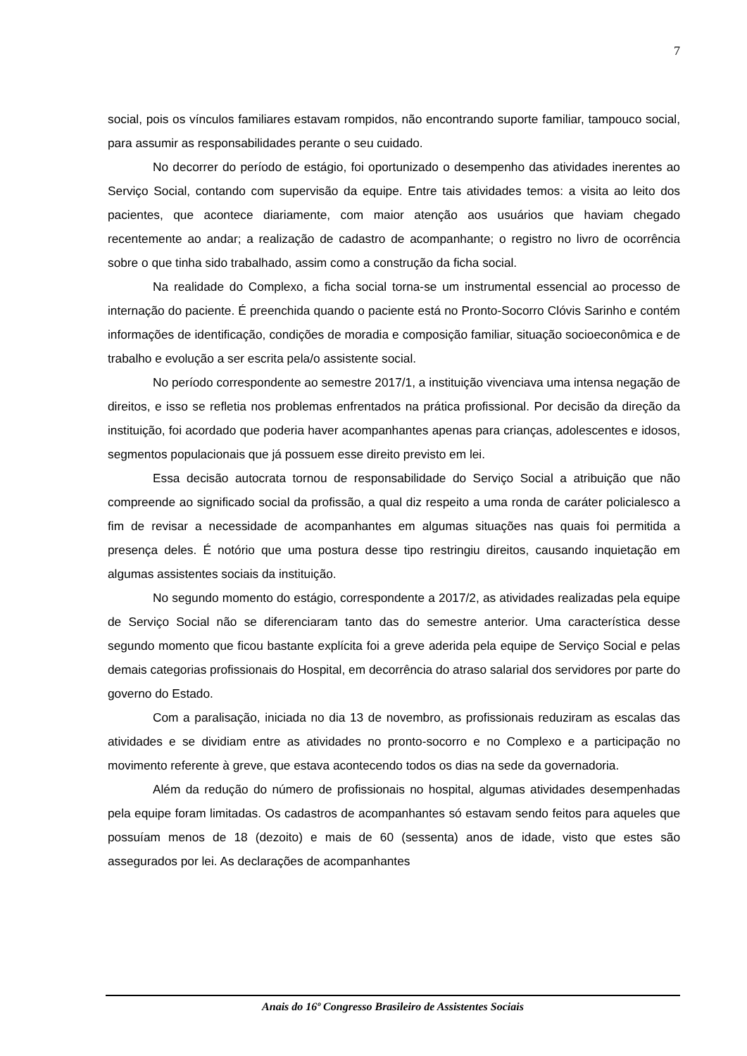7
social, pois os vínculos familiares estavam rompidos, não encontrando suporte familiar, tampouco social, para assumir as responsabilidades perante o seu cuidado.
No decorrer do período de estágio, foi oportunizado o desempenho das atividades inerentes ao Serviço Social, contando com supervisão da equipe. Entre tais atividades temos: a visita ao leito dos pacientes, que acontece diariamente, com maior atenção aos usuários que haviam chegado recentemente ao andar; a realização de cadastro de acompanhante; o registro no livro de ocorrência sobre o que tinha sido trabalhado, assim como a construção da ficha social.
Na realidade do Complexo, a ficha social torna-se um instrumental essencial ao processo de internação do paciente. É preenchida quando o paciente está no Pronto-Socorro Clóvis Sarinho e contém informações de identificação, condições de moradia e composição familiar, situação socioeconômica e de trabalho e evolução a ser escrita pela/o assistente social.
No período correspondente ao semestre 2017/1, a instituição vivenciava uma intensa negação de direitos, e isso se refletia nos problemas enfrentados na prática profissional. Por decisão da direção da instituição, foi acordado que poderia haver acompanhantes apenas para crianças, adolescentes e idosos, segmentos populacionais que já possuem esse direito previsto em lei.
Essa decisão autocrata tornou de responsabilidade do Serviço Social a atribuição que não compreende ao significado social da profissão, a qual diz respeito a uma ronda de caráter policialesco a fim de revisar a necessidade de acompanhantes em algumas situações nas quais foi permitida a presença deles. É notório que uma postura desse tipo restringiu direitos, causando inquietação em algumas assistentes sociais da instituição.
No segundo momento do estágio, correspondente a 2017/2, as atividades realizadas pela equipe de Serviço Social não se diferenciaram tanto das do semestre anterior. Uma característica desse segundo momento que ficou bastante explícita foi a greve aderida pela equipe de Serviço Social e pelas demais categorias profissionais do Hospital, em decorrência do atraso salarial dos servidores por parte do governo do Estado.
Com a paralisação, iniciada no dia 13 de novembro, as profissionais reduziram as escalas das atividades e se dividiam entre as atividades no pronto-socorro e no Complexo e a participação no movimento referente à greve, que estava acontecendo todos os dias na sede da governadoria.
Além da redução do número de profissionais no hospital, algumas atividades desempenhadas pela equipe foram limitadas. Os cadastros de acompanhantes só estavam sendo feitos para aqueles que possuíam menos de 18 (dezoito) e mais de 60 (sessenta) anos de idade, visto que estes são assegurados por lei. As declarações de acompanhantes
Anais do 16º Congresso Brasileiro de Assistentes Sociais